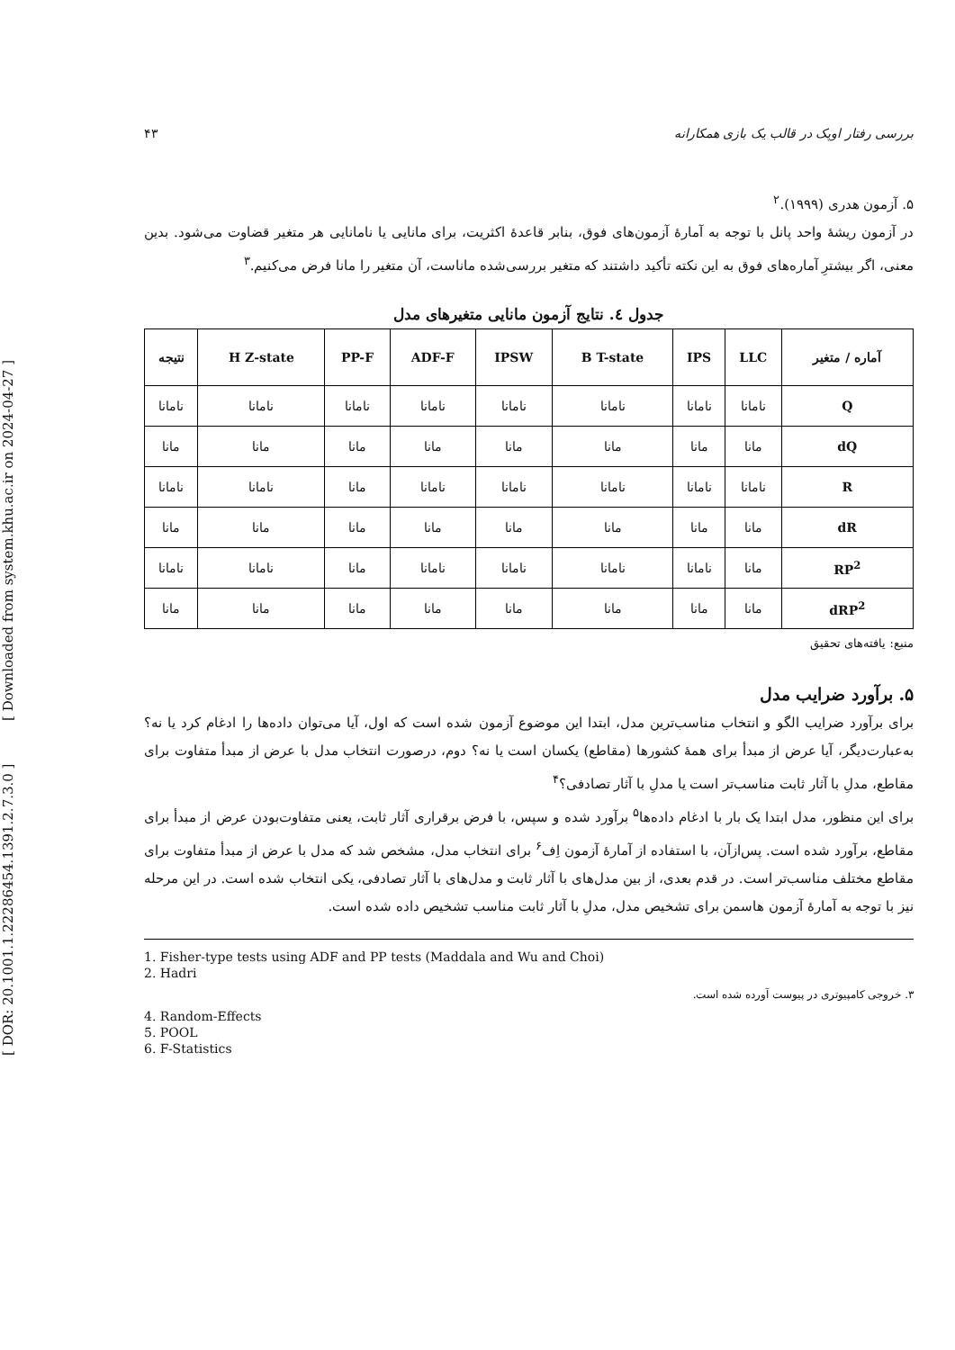[ DOR: 20.1001.1.22286454.1391.2.7.3.0 ] [ Downloaded from system.khu.ac.ir on 2024-04-27 ]
بررسی رفتار اوپک در قالب یک بازی همکارانه ۴۳
۵. آزمون هدری (۱۹۹۹).<sup>۲</sup>
در آزمون ریشهٔ واحد پانل با توجه به آمارهٔ آزمون‌های فوق، بنابر قاعدهٔ اکثریت، برای مانایی یا نامانایی هر متغیر قضاوت می‌شود. بدین معنی، اگر بیشترِ آماره‌های فوق به این نکته تأکید داشتند که متغیر بررسی‌شده ماناست، آن متغیر را مانا فرض می‌کنیم.<sup>۳</sup>
جدول ٤. نتایج آزمون مانایی متغیرهای مدل
| آماره / متغیر | LLC | IPS | B T-state | IPSW | ADF-F | PP-F | H Z-state | نتیجه |
| --- | --- | --- | --- | --- | --- | --- | --- | --- |
| Q | نامانا | نامانا | نامانا | نامانا | نامانا | نامانا | نامانا | نامانا |
| dQ | مانا | مانا | مانا | مانا | مانا | مانا | مانا | مانا |
| R | نامانا | نامانا | نامانا | نامانا | نامانا | مانا | نامانا | نامانا |
| dR | مانا | مانا | مانا | مانا | مانا | مانا | مانا | مانا |
| RP<sup>2</sup> | مانا | نامانا | نامانا | نامانا | نامانا | مانا | نامانا | نامانا |
| dRP<sup>2</sup> | مانا | مانا | مانا | مانا | مانا | مانا | مانا | مانا |
منبع: یافته‌های تحقیق
۵. برآورد ضرایب مدل
برای برآورد ضرایب الگو و انتخاب مناسب‌ترین مدل، ابتدا این موضوع آزمون شده است که اول، آیا می‌توان داده‌ها را ادغام کرد یا نه؟ به‌عبارت‌دیگر، آیا عرض از مبدأ برای همهٔ کشورها (مقاطع) یکسان است یا نه؟ دوم، درصورت انتخاب مدل با عرض از مبدأ متفاوت برای مقاطع، مدلِ با آثار ثابت مناسب‌تر است یا مدلِ با آثار تصادفی؟<sup>۴</sup>
برای این منظور، مدل ابتدا یک بار با ادغام داده‌ها<sup>۵</sup> برآورد شده و سپس، با فرض برقراری آثار ثابت، یعنی متفاوت‌بودن عرض از مبدأ برای مقاطع، برآورد شده است. پس‌ازآن، با استفاده از آمارهٔ آزمون اِف<sup>۶</sup> برای انتخاب مدل، مشخص شد که مدل با عرض از مبدأ متفاوت برای مقاطع مختلف مناسب‌تر است. در قدم بعدی، از بین مدل‌های با آثار ثابت و مدل‌های با آثار تصادفی، یکی انتخاب شده است. در این مرحله نیز با توجه به آمارهٔ آزمون هاسمن برای تشخیص مدل، مدلِ با آثار ثابت مناسب تشخیص داده شده است.
1. Fisher-type tests using ADF and PP tests (Maddala and Wu and Choi)
2. Hadri
۳. خروجی کامپیوتری در پیوست آورده شده است.
4. Random-Effects
5. POOL
6. F-Statistics